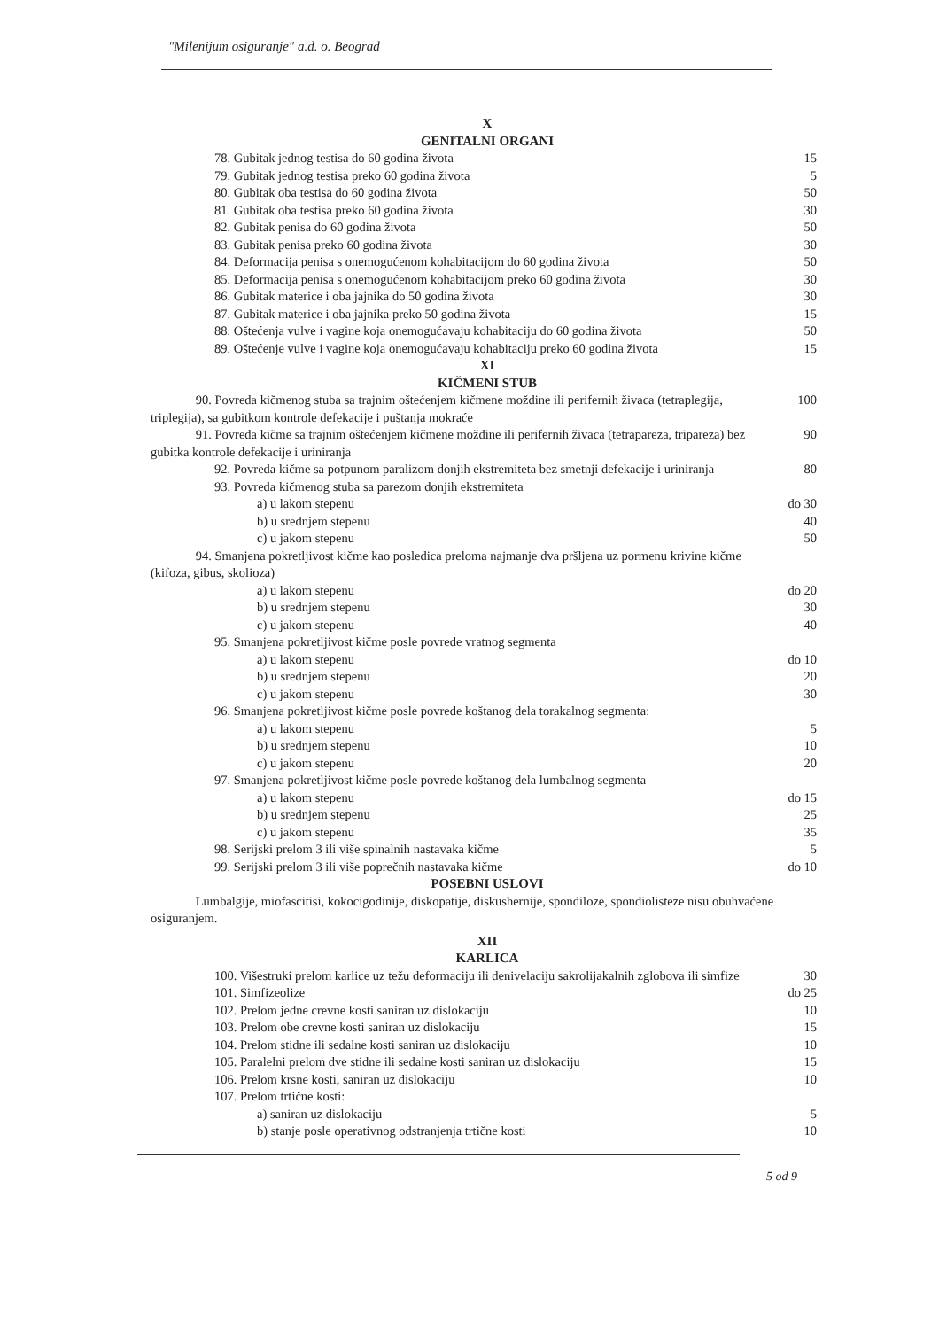"Milenijum osiguranje" a.d. o. Beograd
X
GENITALNI ORGANI
| 78. Gubitak jednog testisa do 60 godina života | 15 |
| 79. Gubitak jednog testisa preko 60 godina života | 5 |
| 80. Gubitak oba testisa do 60 godina života | 50 |
| 81. Gubitak oba testisa preko 60 godina života | 30 |
| 82. Gubitak penisa do 60 godina života | 50 |
| 83. Gubitak penisa preko 60 godina života | 30 |
| 84. Deformacija penisa s onemogućenom kohabitacijom do 60 godina života | 50 |
| 85. Deformacija penisa s onemogućenom kohabitacijom preko 60 godina života | 30 |
| 86. Gubitak materice i oba jajnika do 50 godina života | 30 |
| 87. Gubitak materice i oba jajnika preko 50 godina života | 15 |
| 88. Oštećenja vulve i vagine koja onemogućavaju kohabitaciju do 60 godina života | 50 |
| 89. Oštećenje vulve i vagine koja onemogućavaju kohabitaciju preko 60 godina života | 15 |
XI
KIČMENI STUB
| 90. Povreda kičmenog stuba sa trajnim oštećenjem kičmene moždine ili perifernih živaca (tetraplegija, triplegija), sa gubitkom kontrole defekacije i puštanja mokraće | 100 |
| 91. Povreda kičme sa trajnim oštećenjem kičmene moždine ili perifernih živaca (tetrapareza, tripareza) bez gubitka kontrole defekacije i uriniranja | 90 |
| 92. Povreda kičme sa potpunom paralizom donjih ekstremiteta bez smetnji defekacije i uriniranja | 80 |
| 93. Povreda kičmenog stuba sa parezom donjih ekstremiteta | |
| a) u lakom stepenu | do 30 |
| b) u srednjem stepenu | 40 |
| c) u jakom stepenu | 50 |
| 94. Smanjena pokretljivost kičme kao posledica preloma najmanje dva pršljena uz pormenu krivine kičme (kifoza, gibus, skolioza) | |
| a) u lakom stepenu | do 20 |
| b) u srednjem stepenu | 30 |
| c) u jakom stepenu | 40 |
| 95. Smanjena pokretljivost kičme posle povrede vratnog segmenta | |
| a) u lakom stepenu | do 10 |
| b) u srednjem stepenu | 20 |
| c) u jakom stepenu | 30 |
| 96. Smanjena pokretljivost kičme posle povrede koštanog dela torakalnog segmenta: | |
| a) u lakom stepenu | 5 |
| b) u srednjem stepenu | 10 |
| c) u jakom stepenu | 20 |
| 97. Smanjena pokretljivost kičme posle povrede koštanog dela lumbalnog segmenta | |
| a) u lakom stepenu | do 15 |
| b) u srednjem stepenu | 25 |
| c) u jakom stepenu | 35 |
| 98. Serijski prelom 3 ili više spinalnih nastavaka kičme | 5 |
| 99. Serijski prelom 3 ili više poprečnih nastavaka kičme | do 10 |
POSEBNI USLOVI
Lumbalgije, miofascitisi, kokocigodinije, diskopatije, diskushernije, spondiloze, spondiolisteze nisu obuhvaćene osiguranjem.
XII
KARLICA
| 100. Višestruki prelom karlice uz težu deformaciju ili denivelaciju sakrolijakalnih zglobova ili simfize | 30 |
| 101. Simfizeolize | do 25 |
| 102. Prelom jedne crevne kosti saniran uz dislokaciju | 10 |
| 103. Prelom obe crevne kosti saniran uz dislokaciju | 15 |
| 104. Prelom stidne ili sedalne kosti saniran uz dislokaciju | 10 |
| 105. Paralelni prelom dve stidne ili sedalne kosti saniran uz dislokaciju | 15 |
| 106. Prelom krsne kosti, saniran uz dislokaciju | 10 |
| 107. Prelom trtične kosti: | |
| a) saniran uz dislokaciju | 5 |
| b) stanje posle operativnog odstranjenja trtične kosti | 10 |
5 od 9